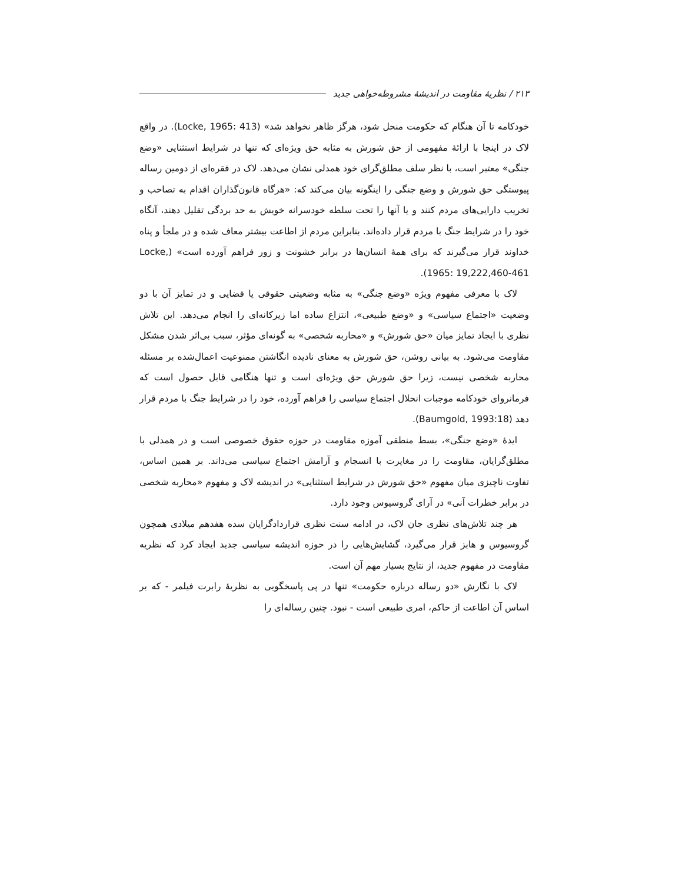۲۱۳ / نظریهٔ مقاومت در اندیشهٔ مشروطه‌خواهی جدید
خودکامه تا آن هنگام که حکومت منحل شود، هرگز ظاهر نخواهد شد» (Locke, 1965: 413). در واقع لاک در اینجا با ارائهٔ مفهومی از حق شورش به مثابه حق ویژه‌ای که تنها در شرایط استثنایی «وضع جنگی» معتبر است، با نظر سلف مطلق‌گرای خود همدلی نشان می‌دهد. لاک در فقره‌ای از دومین رساله پیوستگی حق شورش و وضع جنگی را اینگونه بیان می‌کند که: «هرگاه قانون‌گذاران اقدام به تصاحب و تخریب دارایی‌های مردم کنند و یا آنها را تحت سلطه خودسرانه خویش به حد بردگی تقلیل دهند، آنگاه خود را در شرایط جنگ با مردم قرار داده‌اند. بنابراین مردم از اطاعت بیشتر معاف شده و در ملجأ و پناه خداوند قرار می‌گیرند که برای همهٔ انسان‌ها در برابر خشونت و زور فراهم آورده است» (Locke, 1965: 19,222,460-461).
لاک با معرفی مفهوم ویژه «وضع جنگی» به مثابه وضعیتی حقوقی یا قضایی و در تمایز آن با دو وضعیت «اجتماع سیاسی» و «وضع طبیعی»، انتزاع ساده اما زیرکانه‌ای را انجام می‌دهد. این تلاش نظری با ایجاد تمایز میان «حق شورش» و «محاربه شخصی» به گونه‌ای مؤثر، سبب بی‌اثر شدن مشکل مقاومت می‌شود. به بیانی روشن، حق شورش به معنای نادیده انگاشتن ممنوعیت اعمال‌شده بر مسئله محاربه شخصی نیست، زیرا حق شورش حق ویژه‌ای است و تنها هنگامی قابل حصول است که فرمانروای خودکامه موجبات انحلال اجتماع سیاسی را فراهم آورده، خود را در شرایط جنگ با مردم قرار دهد (Baumgold, 1993:18).
ایدهٔ «وضع جنگی»، بسط منطقی آموزه مقاومت در حوزه حقوق خصوصی است و در همدلی با مطلق‌گرایان، مقاومت را در مغایرت با انسجام و آرامش اجتماع سیاسی می‌داند. بر همین اساس، تفاوت ناچیزی میان مفهوم «حق شورش در شرایط استثنایی» در اندیشه لاک و مفهوم «محاربه شخصی در برابر خطرات آنی» در آرای گروسیوس وجود دارد.
هر چند تلاش‌های نظری جان لاک، در ادامه سنت نظری قراردادگرایان سده هفدهم میلادی همچون گروسیوس و هابز قرار می‌گیرد، گشایش‌هایی را در حوزه اندیشه سیاسی جدید ایجاد کرد که نظریه مقاومت در مفهوم جدید، از نتایج بسیار مهم آن است.
لاک با نگارش «دو رساله درباره حکومت» تنها در پی پاسخگویی به نظریهٔ رابرت فیلمر - که بر اساس آن اطاعت از حاکم، امری طبیعی است - نبود. چنین رساله‌ای را